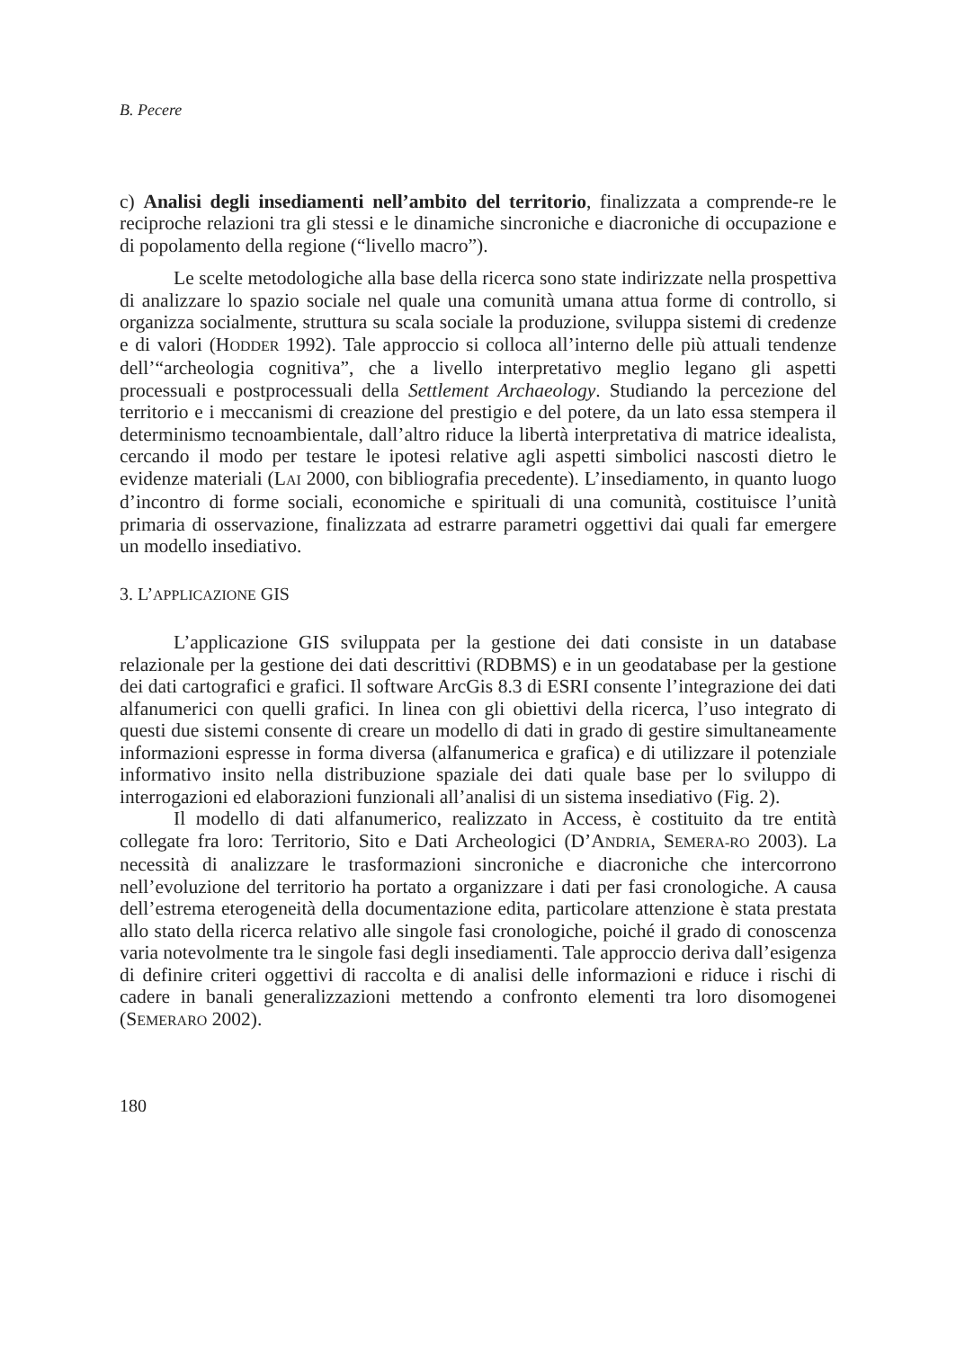B. Pecere
c) Analisi degli insediamenti nell’ambito del territorio, finalizzata a comprende-re le reciproche relazioni tra gli stessi e le dinamiche sincroniche e diacroniche di occupazione e di popolamento della regione (“livello macro”).
Le scelte metodologiche alla base della ricerca sono state indirizzate nella prospettiva di analizzare lo spazio sociale nel quale una comunità umana attua forme di controllo, si organizza socialmente, struttura su scala sociale la produzione, sviluppa sistemi di credenze e di valori (HODDER 1992). Tale approccio si colloca all’interno delle più attuali tendenze dell’“archeologia cognitiva”, che a livello interpretativo meglio legano gli aspetti processuali e postprocessuali della Settlement Archaeology. Studiando la percezione del territorio e i meccanismi di creazione del prestigio e del potere, da un lato essa stempera il determinismo tecnoambientale, dall’altro riduce la libertà interpretativa di matrice idealista, cercando il modo per testare le ipotesi relative agli aspetti simbolici nascosti dietro le evidenze materiali (LAI 2000, con bibliografia precedente). L’insediamento, in quanto luogo d’incontro di forme sociali, economiche e spirituali di una comunità, costituisce l’unità primaria di osservazione, finalizzata ad estrarre parametri oggettivi dai quali far emergere un modello insediativo.
3. L’APPLICAZIONE GIS
L’applicazione GIS sviluppata per la gestione dei dati consiste in un database relazionale per la gestione dei dati descrittivi (RDBMS) e in un geodatabase per la gestione dei dati cartografici e grafici. Il software ArcGis 8.3 di ESRI consente l’integrazione dei dati alfanumerici con quelli grafici. In linea con gli obiettivi della ricerca, l’uso integrato di questi due sistemi consente di creare un modello di dati in grado di gestire simultaneamente informazioni espresse in forma diversa (alfanumerica e grafica) e di utilizzare il potenziale informativo insito nella distribuzione spaziale dei dati quale base per lo sviluppo di interrogazioni ed elaborazioni funzionali all’analisi di un sistema insediativo (Fig. 2).
Il modello di dati alfanumerico, realizzato in Access, è costituito da tre entità collegate fra loro: Territorio, Sito e Dati Archeologici (D’ANDRIA, SEMERA-RO 2003). La necessità di analizzare le trasformazioni sincroniche e diacroniche che intercorrono nell’evoluzione del territorio ha portato a organizzare i dati per fasi cronologiche. A causa dell’estrema eterogeneità della documentazione edita, particolare attenzione è stata prestata allo stato della ricerca relativo alle singole fasi cronologiche, poiché il grado di conoscenza varia notevolmente tra le singole fasi degli insediamenti. Tale approccio deriva dall’esigenza di definire criteri oggettivi di raccolta e di analisi delle informazioni e riduce i rischi di cadere in banali generalizzazioni mettendo a confronto elementi tra loro disomogenei (SEMERARO 2002).
180